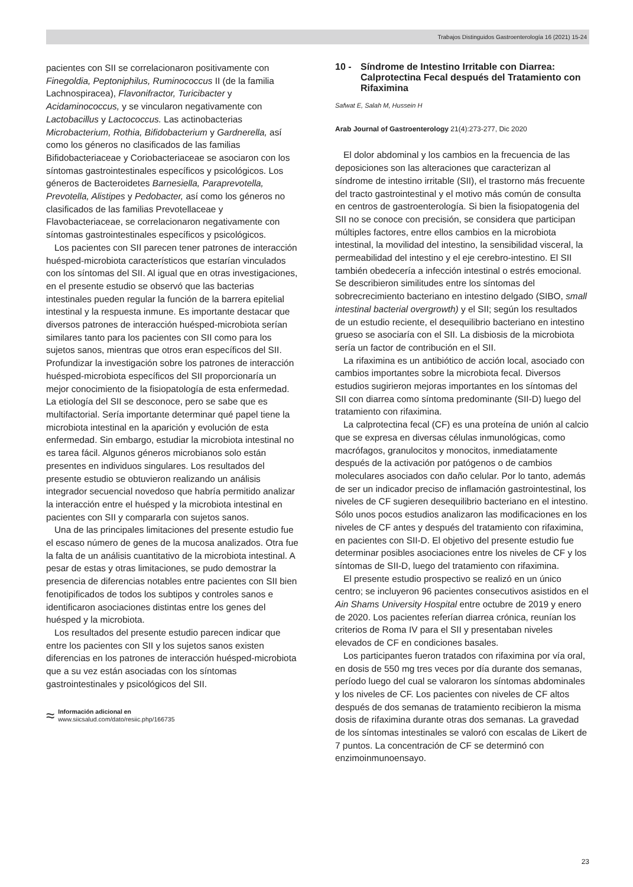Trabajos Distinguidos Gastroenterología 16 (2021) 15-24
pacientes con SII se correlacionaron positivamente con Finegoldia, Peptoniphilus, Ruminococcus II (de la familia Lachnospiracea), Flavonifractor, Turicibacter y Acidaminococcus, y se vincularon negativamente con Lactobacillus y Lactococcus. Las actinobacterias Microbacterium, Rothia, Bifidobacterium y Gardnerella, así como los géneros no clasificados de las familias Bifidobacteriaceae y Coriobacteriaceae se asociaron con los síntomas gastrointestinales específicos y psicológicos. Los géneros de Bacteroidetes Barnesiella, Paraprevotella, Prevotella, Alistipes y Pedobacter, así como los géneros no clasificados de las familias Prevotellaceae y Flavobacteriaceae, se correlacionaron negativamente con síntomas gastrointestinales específicos y psicológicos.
Los pacientes con SII parecen tener patrones de interacción huésped-microbiota característicos que estarían vinculados con los síntomas del SII. Al igual que en otras investigaciones, en el presente estudio se observó que las bacterias intestinales pueden regular la función de la barrera epitelial intestinal y la respuesta inmune. Es importante destacar que diversos patrones de interacción huésped-microbiota serían similares tanto para los pacientes con SII como para los sujetos sanos, mientras que otros eran específicos del SII. Profundizar la investigación sobre los patrones de interacción huésped-microbiota específicos del SII proporcionaría un mejor conocimiento de la fisiopatología de esta enfermedad. La etiología del SII se desconoce, pero se sabe que es multifactorial. Sería importante determinar qué papel tiene la microbiota intestinal en la aparición y evolución de esta enfermedad. Sin embargo, estudiar la microbiota intestinal no es tarea fácil. Algunos géneros microbianos solo están presentes en individuos singulares. Los resultados del presente estudio se obtuvieron realizando un análisis integrador secuencial novedoso que habría permitido analizar la interacción entre el huésped y la microbiota intestinal en pacientes con SII y compararla con sujetos sanos.
Una de las principales limitaciones del presente estudio fue el escaso número de genes de la mucosa analizados. Otra fue la falta de un análisis cuantitativo de la microbiota intestinal. A pesar de estas y otras limitaciones, se pudo demostrar la presencia de diferencias notables entre pacientes con SII bien fenotipificados de todos los subtipos y controles sanos e identificaron asociaciones distintas entre los genes del huésped y la microbiota.
Los resultados del presente estudio parecen indicar que entre los pacientes con SII y los sujetos sanos existen diferencias en los patrones de interacción huésped-microbiota que a su vez están asociadas con los síntomas gastrointestinales y psicológicos del SII.
≈
Información adicional en
www.siicsalud.com/dato/resiic.php/166735
10 - Síndrome de Intestino Irritable con Diarrea: Calprotectina Fecal después del Tratamiento con Rifaximina
Safwat E, Salah M, Hussein H
Arab Journal of Gastroenterology 21(4):273-277, Dic 2020
El dolor abdominal y los cambios en la frecuencia de las deposiciones son las alteraciones que caracterizan al síndrome de intestino irritable (SII), el trastorno más frecuente del tracto gastrointestinal y el motivo más común de consulta en centros de gastroenterología. Si bien la fisiopatogenia del SII no se conoce con precisión, se considera que participan múltiples factores, entre ellos cambios en la microbiota intestinal, la movilidad del intestino, la sensibilidad visceral, la permeabilidad del intestino y el eje cerebro-intestino. El SII también obedecería a infección intestinal o estrés emocional. Se describieron similitudes entre los síntomas del sobrecrecimiento bacteriano en intestino delgado (SIBO, small intestinal bacterial overgrowth) y el SII; según los resultados de un estudio reciente, el desequilibrio bacteriano en intestino grueso se asociaría con el SII. La disbiosis de la microbiota sería un factor de contribución en el SII.
La rifaximina es un antibiótico de acción local, asociado con cambios importantes sobre la microbiota fecal. Diversos estudios sugirieron mejoras importantes en los síntomas del SII con diarrea como síntoma predominante (SII-D) luego del tratamiento con rifaximina.
La calprotectina fecal (CF) es una proteína de unión al calcio que se expresa en diversas células inmunológicas, como macrófagos, granulocitos y monocitos, inmediatamente después de la activación por patógenos o de cambios moleculares asociados con daño celular. Por lo tanto, además de ser un indicador preciso de inflamación gastrointestinal, los niveles de CF sugieren desequilibrio bacteriano en el intestino. Sólo unos pocos estudios analizaron las modificaciones en los niveles de CF antes y después del tratamiento con rifaximina, en pacientes con SII-D. El objetivo del presente estudio fue determinar posibles asociaciones entre los niveles de CF y los síntomas de SII-D, luego del tratamiento con rifaximina.
El presente estudio prospectivo se realizó en un único centro; se incluyeron 96 pacientes consecutivos asistidos en el Ain Shams University Hospital entre octubre de 2019 y enero de 2020. Los pacientes referían diarrea crónica, reunían los criterios de Roma IV para el SII y presentaban niveles elevados de CF en condiciones basales.
Los participantes fueron tratados con rifaximina por vía oral, en dosis de 550 mg tres veces por día durante dos semanas, período luego del cual se valoraron los síntomas abdominales y los niveles de CF. Los pacientes con niveles de CF altos después de dos semanas de tratamiento recibieron la misma dosis de rifaximina durante otras dos semanas. La gravedad de los síntomas intestinales se valoró con escalas de Likert de 7 puntos. La concentración de CF se determinó con enzimoinmunoensayo.
23